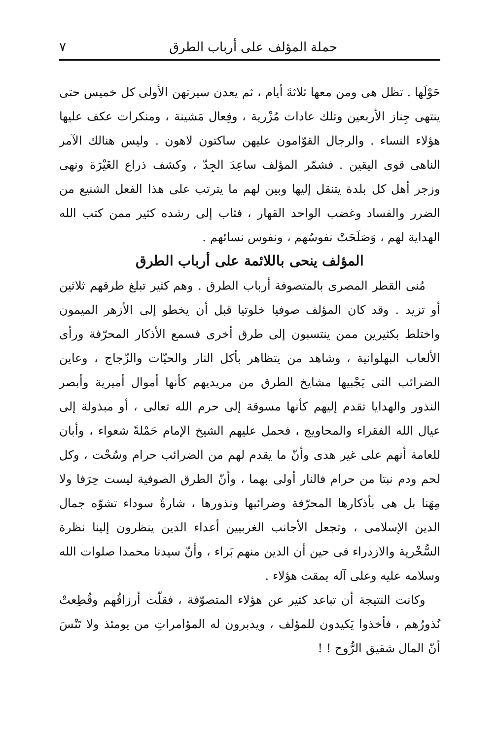حملة المؤلف على أرباب الطرق ٧
حَوْلَها . تظل هى ومن معها ثلاثةَ أيام ، ثم يعدن سيرتهن الأولى كل خميس حتى ينتهى جِناز الأربعين وتلك عادات مُزْرية ، وفِعال مَشينة ، ومنكرات عكف عليها هؤلاء النساء . والرجال القوّامون عليهن ساكتون لاهون . وليس هنالك الآمر الناهى قوى اليقين . فشمّر المؤلف ساعِدَ الجِدّ ، وكشف ذراع الغَيْرَة ونهى وزجر أهل كل بلدة يتنقل إليها وبين لهم ما يترتب على هذا الفعل الشنيع من الضرر والفساد وغضب الواحد القهار ، فثاب إلى رشده كثير ممن كتب الله الهداية لهم ، وَصَلَحَتْ نفوسُهم ، ونفوس نسائهم .
المؤلف ينحى باللائمة على أرباب الطرق
مُنى القطر المصرى بالمتصوفة أرباب الطرق . وهم كثير تبلغ طرقهم ثلاثين أو تزيد . وقد كان المؤلف صوفيا خلوتيا قبل أن يخطو إلى الأزهر الميمون واختلط بكثيرين ممن ينتسبون إلى طرق أخرى فسمع الأذكار المحرّفة ورأى الألعاب البهلوانية ، وشاهد من يتظاهر بأكل النار والحيّات والزّجاج ، وعاين الضرائب التى يَجْبيها مشايخ الطرق من مريديهم كأنها أموال أميرية وأبصر النذور والهدايا تقدم إليهم كأنها مسوقة إلى حرم الله تعالى ، أو مبذولة إلى عيال الله الفقراء والمحاويج ، فحمل عليهم الشيخ الإمام حَمْلةً شعواء ، وأبان للعامة أنهم على غير هدى وأنّ ما يقدم لهم من الضرائب حرام وسُحْت ، وكل لحم ودم نبتا من حرام فالنار أولى بهما ، وأنّ الطرق الصوفية ليست حِرَفا ولا مِهَنا بل هى بأذكارها المحرّفة وضرائبها ونذورها ، شارةٌ سوداء تشوّه جمال الدين الإسلامى ، وتجعل الأجانب الغربيين أعداء الدين ينظرون إلينا نظرة السُّخْرية والازدراء فى حين أن الدين منهم بَراء ، وأنّ سيدنا محمدا صلوات الله وسلامه عليه وعلى آله يمقت هؤلاء .
وكانت النتيجة أن تباعد كثير عن هؤلاء المتصوّفة ، فقلّت أرزاقُهم وقُطِعتْ نُذورُهم ، فأخذوا يَكيدون للمؤلف ، ويدبرون له المؤامراتِ من يومئذ ولا تَنْسَ أنّ المال شقيق الرُّوح ! !